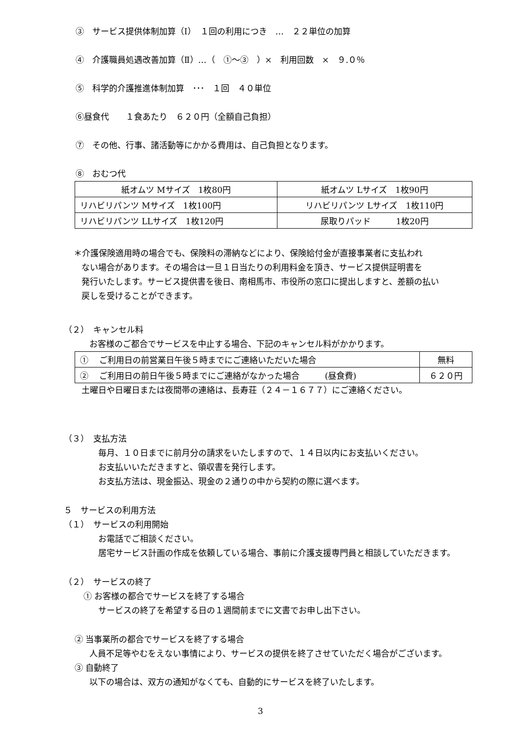③　サービス提供体制加算（Ⅰ）　１回の利用につき　…　２２単位の加算
④　介護職員処遇改善加算（Ⅱ）…（　①～③　）×　利用回数　×　９.０％
⑤　科学的介護推進体制加算　･･･　１回　４０単位
⑥昼食代　　１食あたり　６２０円（全額自己負担）
⑦　その他、行事、諸活動等にかかる費用は、自己負担となります。
⑧　おむつ代
| 紙オムツ Mサイズ 1枚80円 | 紙オムツ Lサイズ 1枚90円 |
| リハビリパンツ Mサイズ 1枚100円 | リハビリパンツ Lサイズ 1枚110円 |
| リハビリパンツ LLサイズ 1枚120円 | 尿取りパッド 1枚20円 |
＊介護保険適用時の場合でも、保険料の滞納などにより、保険給付金が直接事業者に支払われ
ない場合があります。その場合は一旦１日当たりの利用料金を頂き、サービス提供証明書を
発行いたします。サービス提供書を後日、南相馬市、市役所の窓口に提出しますと、差額の払い
戻しを受けることができます。
（２）　キャンセル料
お客様のご都合でサービスを中止する場合、下記のキャンセル料がかかります。
| ① ご利用日の前営業日午後５時までにご連絡いただいた場合 | 無料 |
| ② ご利用日の前日午後５時までにご連絡がなかった場合 (昼食費) | ６２０円 |
土曜日や日曜日または夜間帯の連絡は、長寿荘（２４－１６７７）にご連絡ください。
（３）　支払方法
毎月、１０日までに前月分の請求をいたしますので、１４日以内にお支払いください。
お支払いいただきますと、領収書を発行します。
お支払方法は、現金振込、現金の２通りの中から契約の際に選べます。
５　サービスの利用方法
（１）　サービスの利用開始
お電話でご相談ください。
居宅サービス計画の作成を依頼している場合、事前に介護支援専門員と相談していただきます。
（２）　サービスの終了
① お客様の都合でサービスを終了する場合
サービスの終了を希望する日の１週間前までに文書でお申し出下さい。
② 当事業所の都合でサービスを終了する場合
人員不足等やむをえない事情により、サービスの提供を終了させていただく場合がございます。
③ 自動終了
以下の場合は、双方の通知がなくても、自動的にサービスを終了いたします。
3